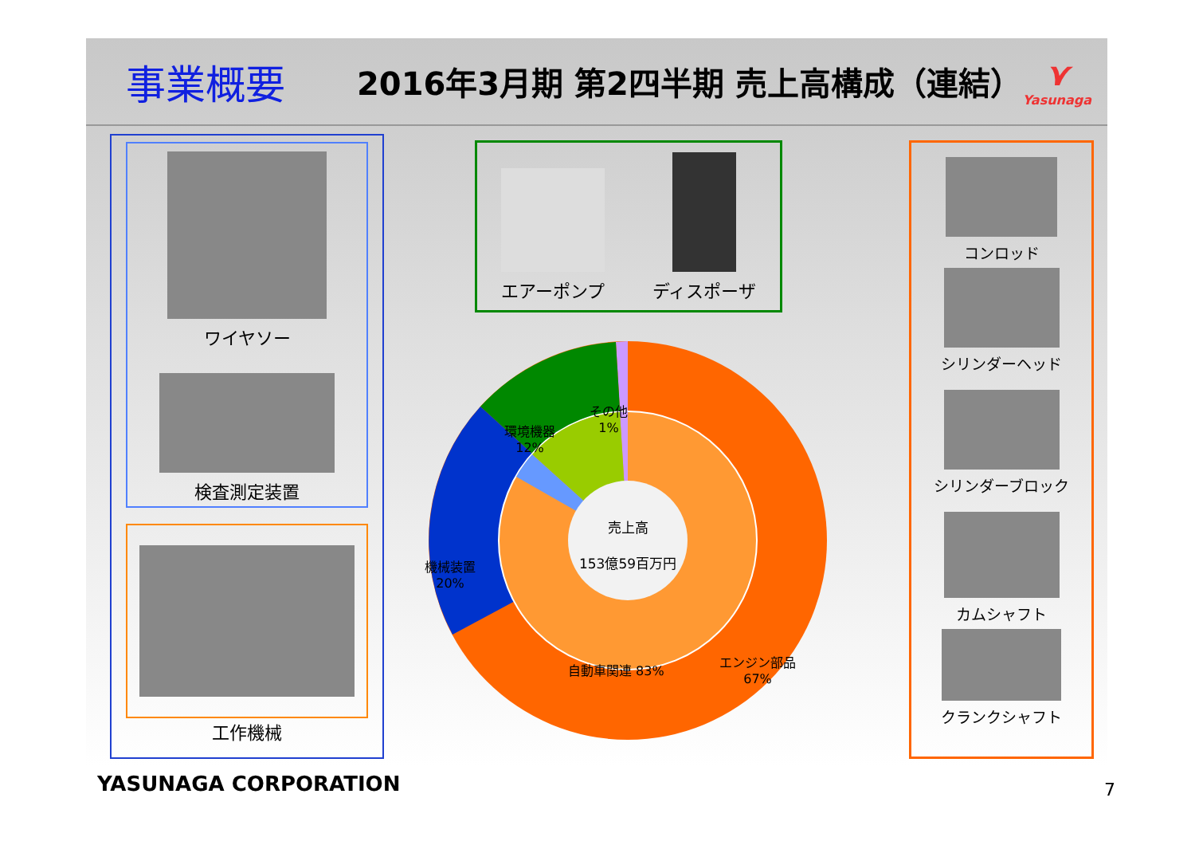事業概要
2016年3月期 第2四半期 売上高構成（連結）
⋎
Yasunaga
ワイヤソー
検査測定装置
工作機械
エアーポンプ
ディスポーザ
コンロッド
シリンダーヘッド
シリンダーブロック
カムシャフト
クランクシャフト
売上高
153億59百万円
環境機器
12%
その他
1%
機械装置
20%
自動車関連 83%
エンジン部品
67%
YASUNAGA CORPORATION 7